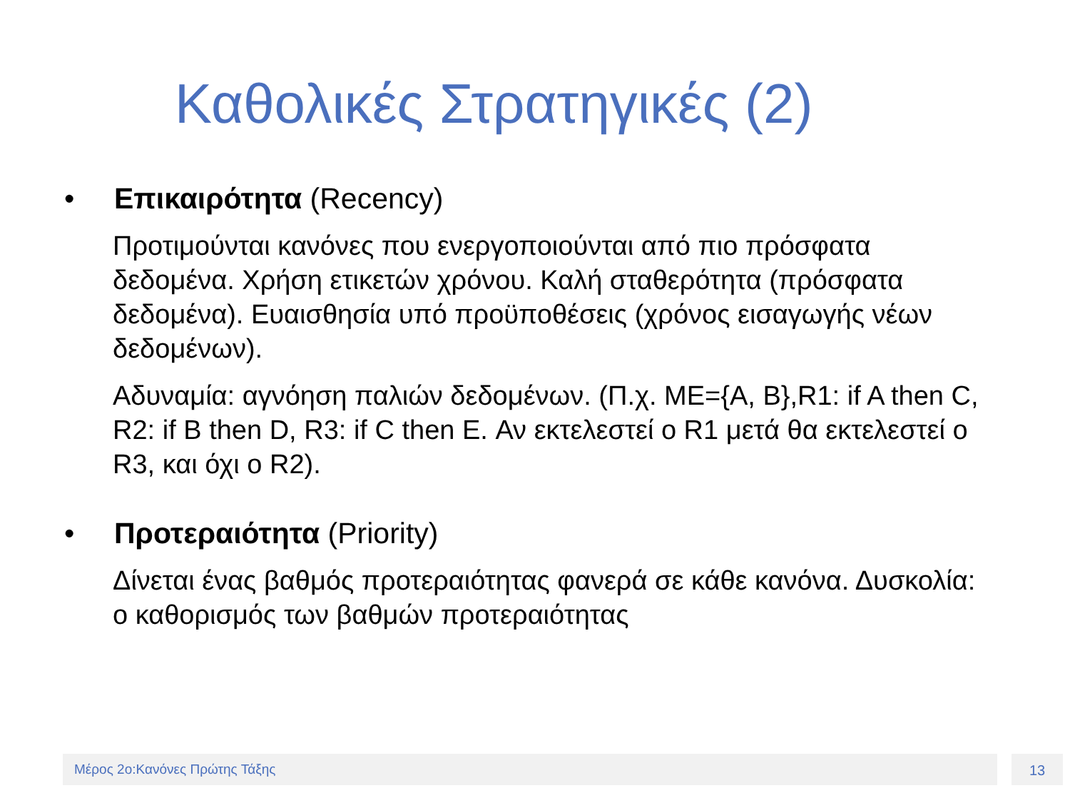Καθολικές Στρατηγικές (2)
• Επικαιρότητα (Recency)
Προτιμούνται κανόνες που ενεργοποιούνται από πιο πρόσφατα δεδομένα. Χρήση ετικετών χρόνου. Καλή σταθερότητα (πρόσφατα δεδομένα). Ευαισθησία υπό προϋποθέσεις (χρόνος εισαγωγής νέων δεδομένων).
Αδυναμία: αγνόηση παλιών δεδομένων. (Π.χ. ΜΕ={A, B},R1: if A then C, R2: if B then D, R3: if C then E. Αν εκτελεστεί ο R1 μετά θα εκτελεστεί ο R3, και όχι ο R2).
• Προτεραιότητα (Priority)
Δίνεται ένας βαθμός προτεραιότητας φανερά σε κάθε κανόνα. Δυσκολία: ο καθορισμός των βαθμών προτεραιότητας
Μέρος 2ο:Κανόνες Πρώτης Τάξης 13